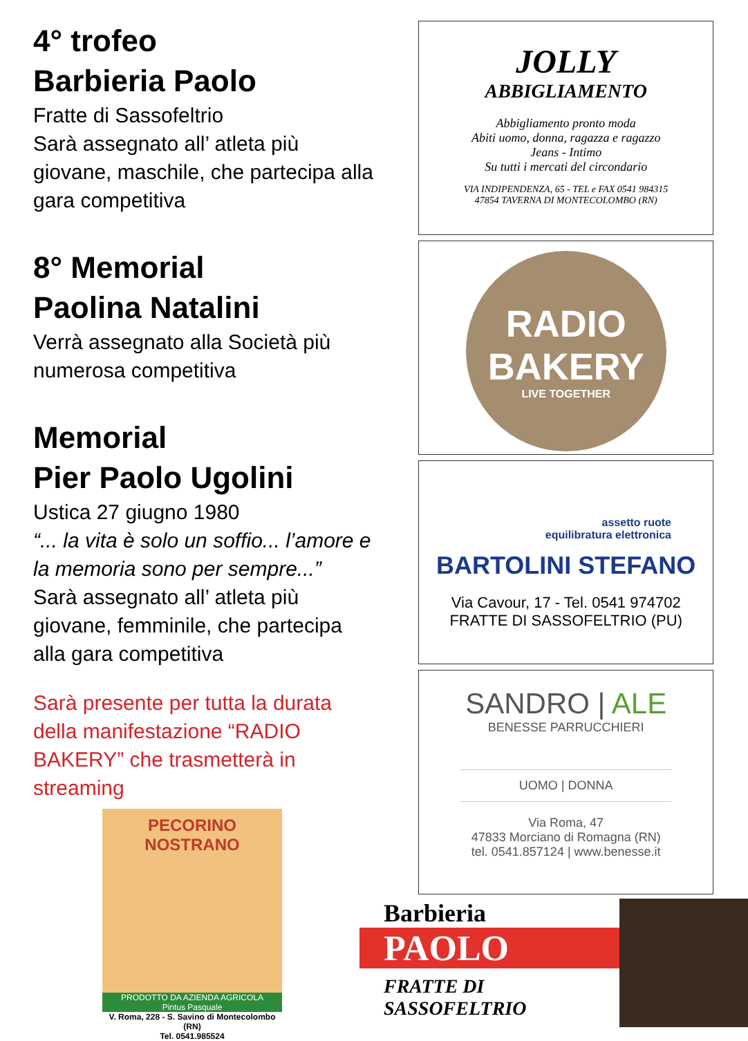4° trofeo
Barbieria Paolo
Fratte di Sassofeltrio
Sarà assegnato all’ atleta più giovane, maschile, che partecipa alla gara competitiva
8° Memorial
Paolina Natalini
Verrà assegnato alla Società più numerosa competitiva
Memorial
Pier Paolo Ugolini
Ustica 27 giugno 1980
“... la vita è solo un soffio... l’amore e la memoria sono per sempre...”
Sarà assegnato all’ atleta più giovane, femminile, che partecipa alla gara competitiva
Sarà presente per tutta la durata della manifestazione “RADIO BAKERY” che trasmetterà in streaming
PECORINO NOSTRANO
PRODOTTO DA AZIENDA AGRICOLA
Pintus Pasquale
V. Roma, 228 - S. Savino di Montecolombo (RN)
Tel. 0541.985524
JOLLY
ABBIGLIAMENTO
Abbigliamento pronto moda
Abiti uomo, donna, ragazza e ragazzo
Jeans - Intimo
Su tutti i mercati del circondario
VIA INDIPENDENZA, 65 - TEL e FAX 0541 984315
47854 TAVERNA DI MONTECOLOMBO (RN)
RADIO
BAKERY
LIVE TOGETHER
assetto ruote
equilibratura elettronica
BARTOLINI STEFANO
Via Cavour, 17 - Tel. 0541 974702
FRATTE DI SASSOFELTRIO (PU)
SANDRO | ALE
BENESSE PARRUCCHIERI
UOMO | DONNA
Via Roma, 47
47833 Morciano di Romagna (RN)
tel. 0541.857124 | www.benesse.it
Barbieria
PAOLO
FRATTE DI
SASSOFELTRIO